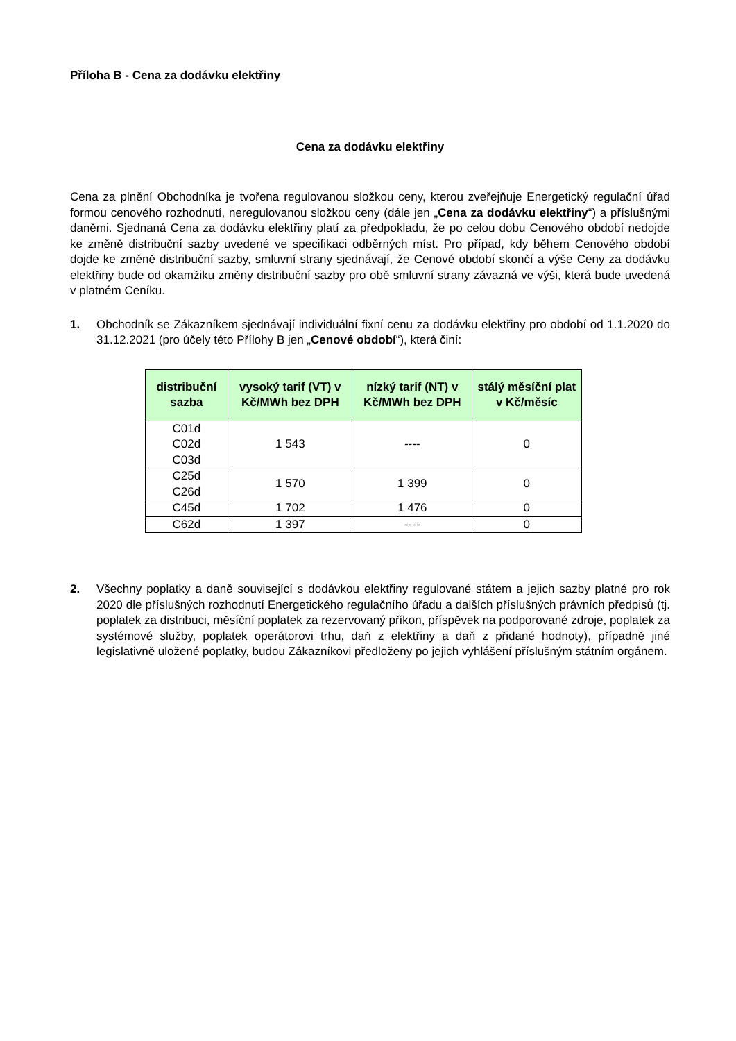Příloha B - Cena za dodávku elektřiny
Cena za dodávku elektřiny
Cena za plnění Obchodníka je tvořena regulovanou složkou ceny, kterou zveřejňuje Energetický regulační úřad formou cenového rozhodnutí, neregulovanou složkou ceny (dále jen „Cena za dodávku elektřiny“) a příslušnými daněmi. Sjednaná Cena za dodávku elektřiny platí za předpokladu, že po celou dobu Cenového období nedojde ke změně distribuční sazby uvedené ve specifikaci odběrných míst. Pro případ, kdy během Cenového období dojde ke změně distribuční sazby, smluvní strany sjednávají, že Cenové období skončí a výše Ceny za dodávku elektřiny bude od okamžiku změny distribuční sazby pro obě smluvní strany závazná ve výši, která bude uvedená v platném Ceníku.
1. Obchodník se Zákazníkem sjednávají individuální fixní cenu za dodávku elektřiny pro období od 1.1.2020 do 31.12.2021 (pro účely této Přílohy B jen „Cenové období“), která činí:
| distribuční sazba | vysoký tarif (VT) v Kč/MWh bez DPH | nízký tarif (NT) v Kč/MWh bez DPH | stálý měsíční plat v Kč/měsíc |
| --- | --- | --- | --- |
| C01d C02d C03d | 1 543 | ---- | 0 |
| C25d C26d | 1 570 | 1 399 | 0 |
| C45d | 1 702 | 1 476 | 0 |
| C62d | 1 397 | ---- | 0 |
2. Všechny poplatky a daně související s dodávkou elektřiny regulované státem a jejich sazby platné pro rok 2020 dle příslušných rozhodnutí Energetického regulačního úřadu a dalších příslušných právních předpisů (tj. poplatek za distribuci, měsíční poplatek za rezervovaný příkon, příspěvek na podporované zdroje, poplatek za systémové služby, poplatek operátorovi trhu, daň z elektřiny a daň z přidané hodnoty), případně jiné legislativně uložené poplatky, budou Zákazníkovi předloženy po jejich vyhlášení příslušným státním orgánem.